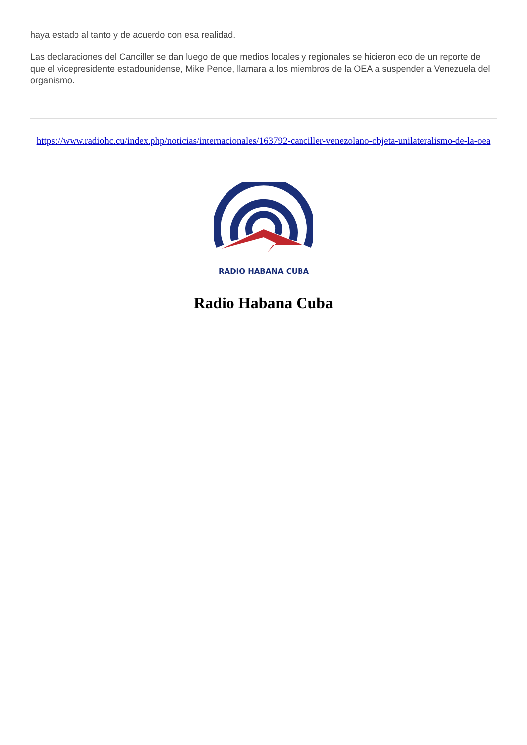haya estado al tanto y de acuerdo con esa realidad.
Las declaraciones del Canciller se dan luego de que medios locales y regionales se hicieron eco de un reporte de que el vicepresidente estadounidense, Mike Pence, llamara a los miembros de la OEA a suspender a Venezuela del organismo.
https://www.radiohc.cu/index.php/noticias/internacionales/163792-canciller-venezolano-objeta-unilateralismo-de-la-oea
RADIO HABANA CUBA
Radio Habana Cuba